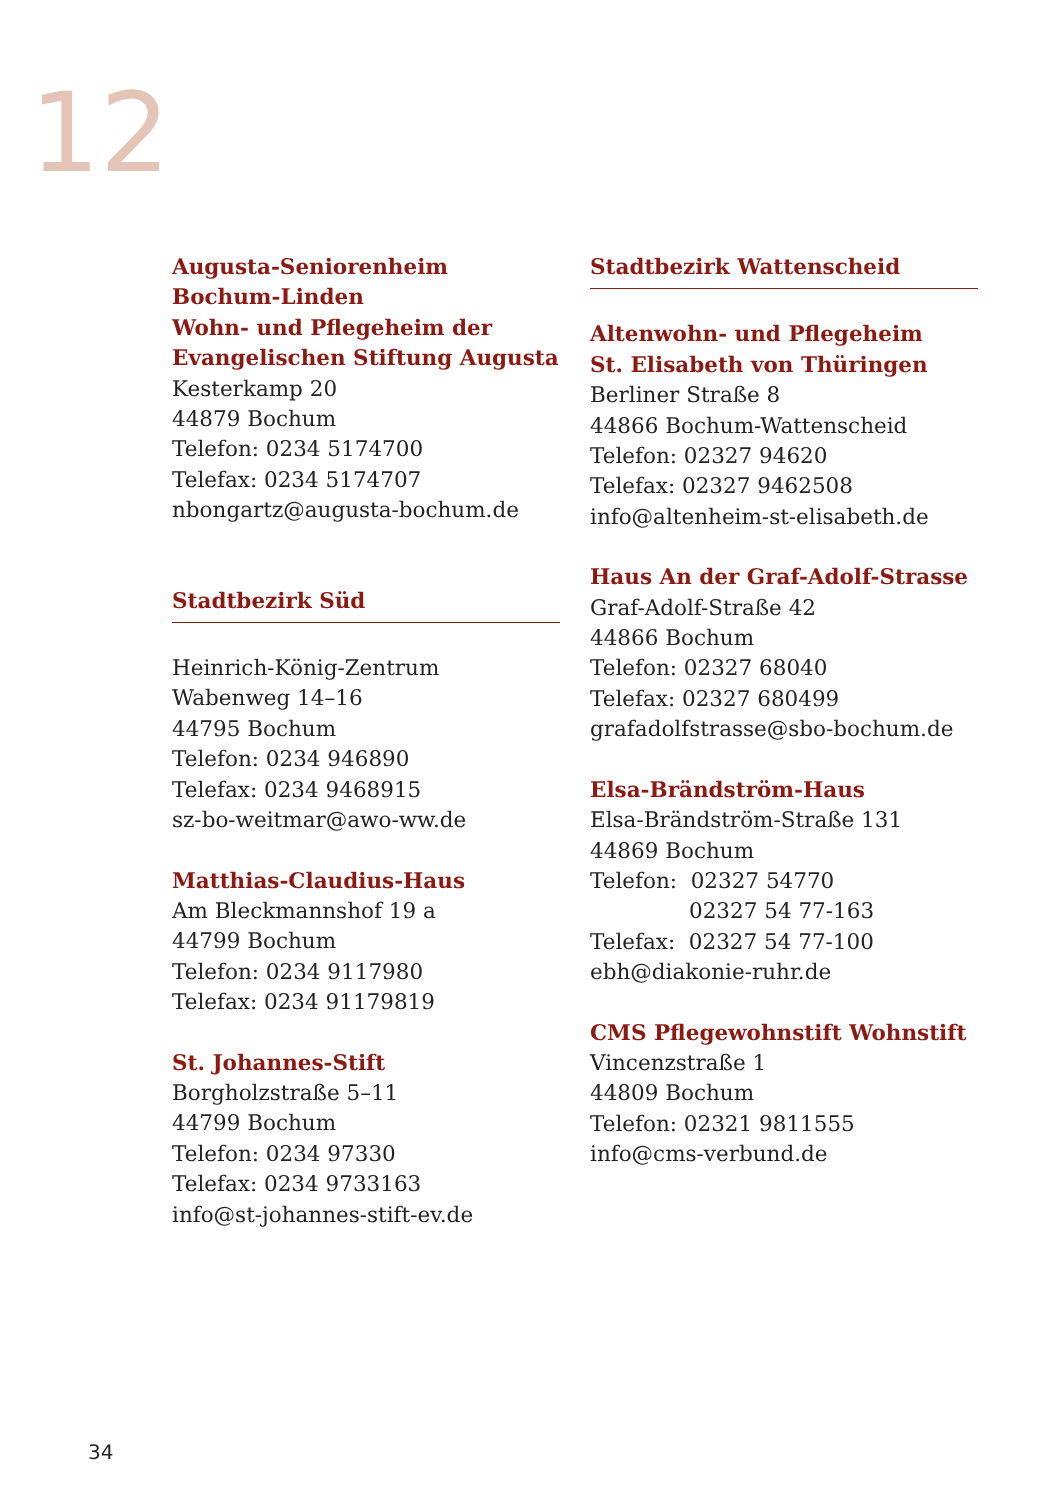12
Augusta-Seniorenheim
Bochum-Linden
Wohn- und Pflegeheim der
Evangelischen Stiftung Augusta
Kesterkamp 20
44879 Bochum
Telefon: 0234 5174700
Telefax: 0234 5174707
nbongartz@augusta-bochum.de
Stadtbezirk Süd
Heinrich-König-Zentrum
Wabenweg 14–16
44795 Bochum
Telefon: 0234 946890
Telefax: 0234 9468915
sz-bo-weitmar@awo-ww.de
Matthias-Claudius-Haus
Am Bleckmannshof 19 a
44799 Bochum
Telefon: 0234 9117980
Telefax: 0234 91179819
St. Johannes-Stift
Borgholzstraße 5–11
44799 Bochum
Telefon: 0234 97330
Telefax: 0234 9733163
info@st-johannes-stift-ev.de
Stadtbezirk Wattenscheid
Altenwohn- und Pflegeheim
St. Elisabeth von Thüringen
Berliner Straße 8
44866 Bochum-Wattenscheid
Telefon: 02327 94620
Telefax: 02327 9462508
info@altenheim-st-elisabeth.de
Haus An der Graf-Adolf-Strasse
Graf-Adolf-Straße 42
44866 Bochum
Telefon: 02327 68040
Telefax: 02327 680499
grafadolfstrasse@sbo-bochum.de
Elsa-Brändström-Haus
Elsa-Brändström-Straße 131
44869 Bochum
Telefon: 02327 54770
02327 54 77-163
Telefax: 02327 54 77-100
ebh@diakonie-ruhr.de
CMS Pflegewohnstift Wohnstift
Vincenzstraße 1
44809 Bochum
Telefon: 02321 9811555
info@cms-verbund.de
34